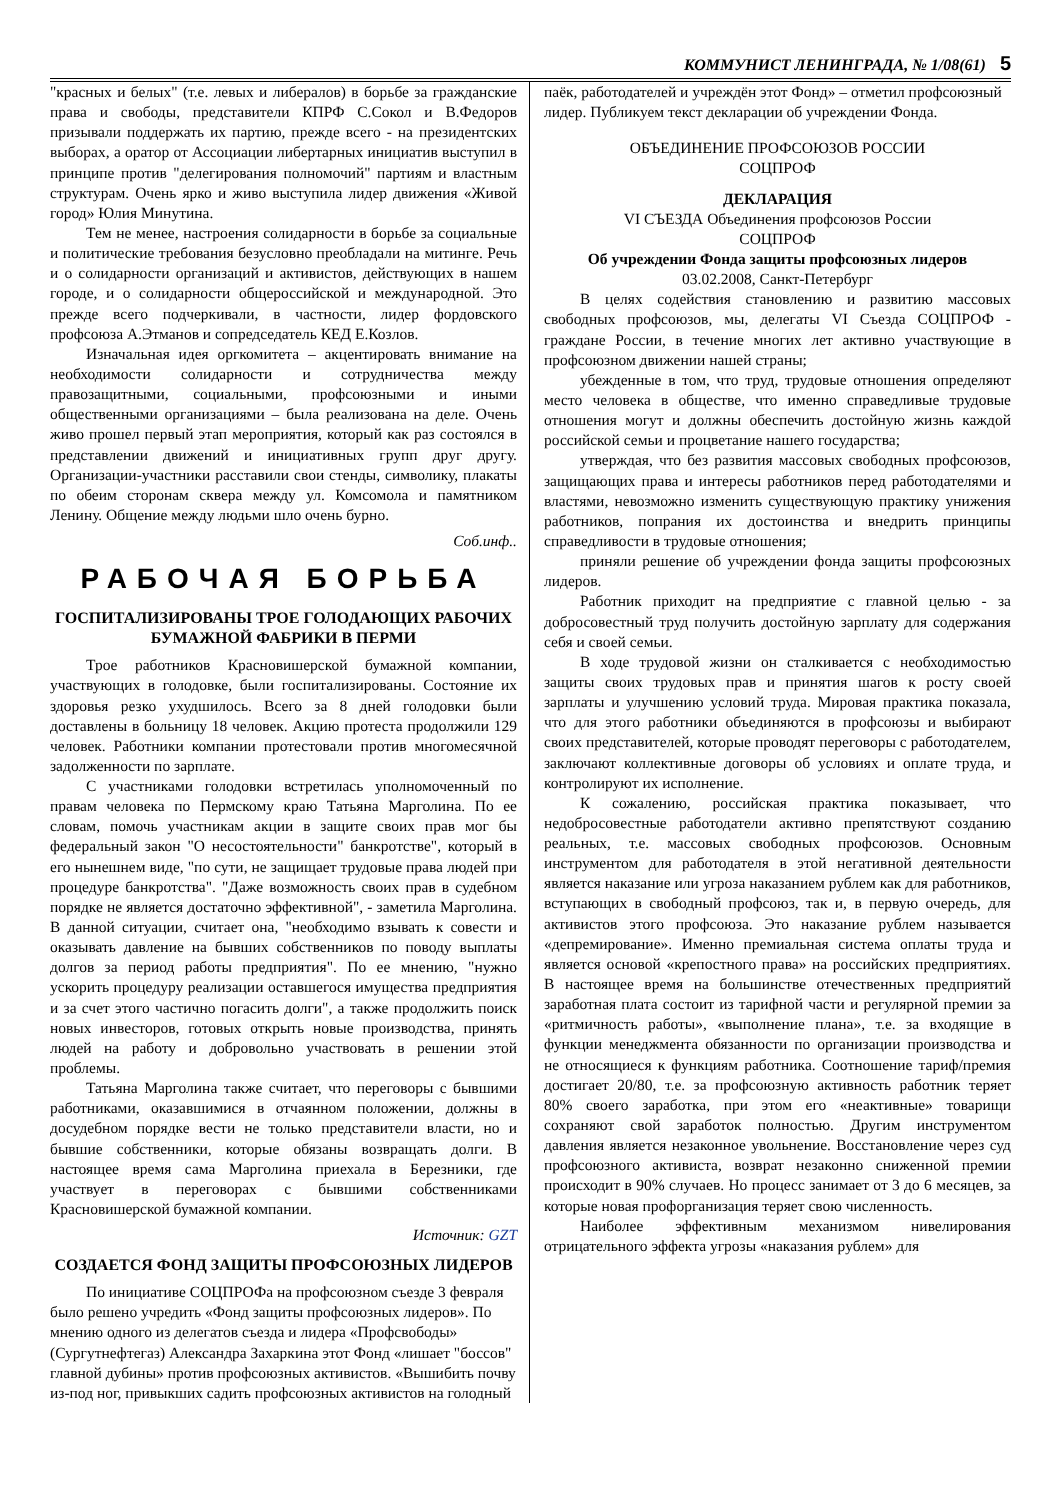КОММУНИСТ ЛЕНИНГРАДА, № 1/08(61) 5
"красных и белых" (т.е. левых и либералов) в борьбе за гражданские права и свободы, представители КПРФ С.Сокол и В.Федоров призывали поддержать их партию, прежде всего - на президентских выборах, а оратор от Ассоциации либертарных инициатив выступил в принципе против "делегирования полномочий" партиям и властным структурам. Очень ярко и живо выступила лидер движения «Живой город» Юлия Минутина.
Тем не менее, настроения солидарности в борьбе за социальные и политические требования безусловно преобладали на митинге. Речь и о солидарности организаций и активистов, действующих в нашем городе, и о солидарности общероссийской и международной. Это прежде всего подчеркивали, в частности, лидер фордовского профсоюза А.Этманов и сопредседатель КЕД Е.Козлов.
Изначальная идея оргкомитета – акцентировать внимание на необходимости солидарности и сотрудничества между правозащитными, социальными, профсоюзными и иными общественными организациями – была реализована на деле. Очень живо прошел первый этап мероприятия, который как раз состоялся в представлении движений и инициативных групп друг другу. Организации-участники расставили свои стенды, символику, плакаты по обеим сторонам сквера между ул. Комсомола и памятником Ленину. Общение между людьми шло очень бурно.
Соб.инф..
РАБОЧАЯ БОРЬБА
ГОСПИТАЛИЗИРОВАНЫ ТРОЕ ГОЛОДАЮЩИХ РАБОЧИХ БУМАЖНОЙ ФАБРИКИ В ПЕРМИ
Трое работников Красновишерской бумажной компании, участвующих в голодовке, были госпитализированы. Состояние их здоровья резко ухудшилось. Всего за 8 дней голодовки были доставлены в больницу 18 человек. Акцию протеста продолжили 129 человек. Работники компании протестовали против многомесячной задолженности по зарплате.
С участниками голодовки встретилась уполномоченный по правам человека по Пермскому краю Татьяна Марголина. По ее словам, помочь участникам акции в защите своих прав мог бы федеральный закон "О несостоятельности" банкротстве", который в его нынешнем виде, "по сути, не защищает трудовые права людей при процедуре банкротства". "Даже возможность своих прав в судебном порядке не является достаточно эффективной", - заметила Марголина. В данной ситуации, считает она, "необходимо взывать к совести и оказывать давление на бывших собственников по поводу выплаты долгов за период работы предприятия". По ее мнению, "нужно ускорить процедуру реализации оставшегося имущества предприятия и за счет этого частично погасить долги", а также продолжить поиск новых инвесторов, готовых открыть новые производства, принять людей на работу и добровольно участвовать в решении этой проблемы.
Татьяна Марголина также считает, что переговоры с бывшими работниками, оказавшимися в отчаянном положении, должны в досудебном порядке вести не только представители власти, но и бывшие собственники, которые обязаны возвращать долги. В настоящее время сама Марголина приехала в Березники, где участвует в переговорах с бывшими собственниками Красновишерской бумажной компании.
Источник: GZT
СОЗДАЕТСЯ ФОНД ЗАЩИТЫ ПРОФСОЮЗНЫХ ЛИДЕРОВ
По инициативе СОЦПРОФа на профсоюзном съезде 3 февраля было решено учредить «Фонд защиты профсоюзных лидеров». По мнению одного из делегатов съезда и лидера «Профсвободы» (Сургутнефтегаз) Александра Захаркина этот Фонд «лишает "боссов" главной дубины» против профсоюзных активистов. «Вышибить почву из-под ног, привыкших садить профсоюзных активистов на голодный
паёк, работодателей и учреждён этот Фонд» – отметил профсоюзный лидер. Публикуем текст декларации об учреждении Фонда.
ОБЪЕДИНЕНИЕ ПРОФСОЮЗОВ РОССИИ
СОЦПРОФ
ДЕКЛАРАЦИЯ
VI СЪЕЗДА Объединения профсоюзов России
СОЦПРОФ
Об учреждении Фонда защиты профсоюзных лидеров
03.02.2008, Санкт-Петербург
В целях содействия становлению и развитию массовых свободных профсоюзов, мы, делегаты VI Съезда СОЦПРОФ - граждане России, в течение многих лет активно участвующие в профсоюзном движении нашей страны;
убежденные в том, что труд, трудовые отношения определяют место человека в обществе, что именно справедливые трудовые отношения могут и должны обеспечить достойную жизнь каждой российской семьи и процветание нашего государства;
утверждая, что без развития массовых свободных профсоюзов, защищающих права и интересы работников перед работодателями и властями, невозможно изменить существующую практику унижения работников, попрания их достоинства и внедрить принципы справедливости в трудовые отношения;
приняли решение об учреждении фонда защиты профсоюзных лидеров.
Работник приходит на предприятие с главной целью - за добросовестный труд получить достойную зарплату для содержания себя и своей семьи.
В ходе трудовой жизни он сталкивается с необходимостью защиты своих трудовых прав и принятия шагов к росту своей зарплаты и улучшению условий труда. Мировая практика показала, что для этого работники объединяются в профсоюзы и выбирают своих представителей, которые проводят переговоры с работодателем, заключают коллективные договоры об условиях и оплате труда, и контролируют их исполнение.
К сожалению, российская практика показывает, что недобросовестные работодатели активно препятствуют созданию реальных, т.е. массовых свободных профсоюзов. Основным инструментом для работодателя в этой негативной деятельности является наказание или угроза наказанием рублем как для работников, вступающих в свободный профсоюз, так и, в первую очередь, для активистов этого профсоюза. Это наказание рублем называется «депремирование». Именно премиальная система оплаты труда и является основой «крепостного права» на российских предприятиях. В настоящее время на большинстве отечественных предприятий заработная плата состоит из тарифной части и регулярной премии за «ритмичность работы», «выполнение плана», т.е. за входящие в функции менеджмента обязанности по организации производства и не относящиеся к функциям работника. Соотношение тариф/премия достигает 20/80, т.е. за профсоюзную активность работник теряет 80% своего заработка, при этом его «неактивные» товарищи сохраняют свой заработок полностью. Другим инструментом давления является незаконное увольнение. Восстановление через суд профсоюзного активиста, возврат незаконно сниженной премии происходит в 90% случаев. Но процесс занимает от 3 до 6 месяцев, за которые новая профорганизация теряет свою численность.
Наиболее эффективным механизмом нивелирования отрицательного эффекта угрозы «наказания рублем» для